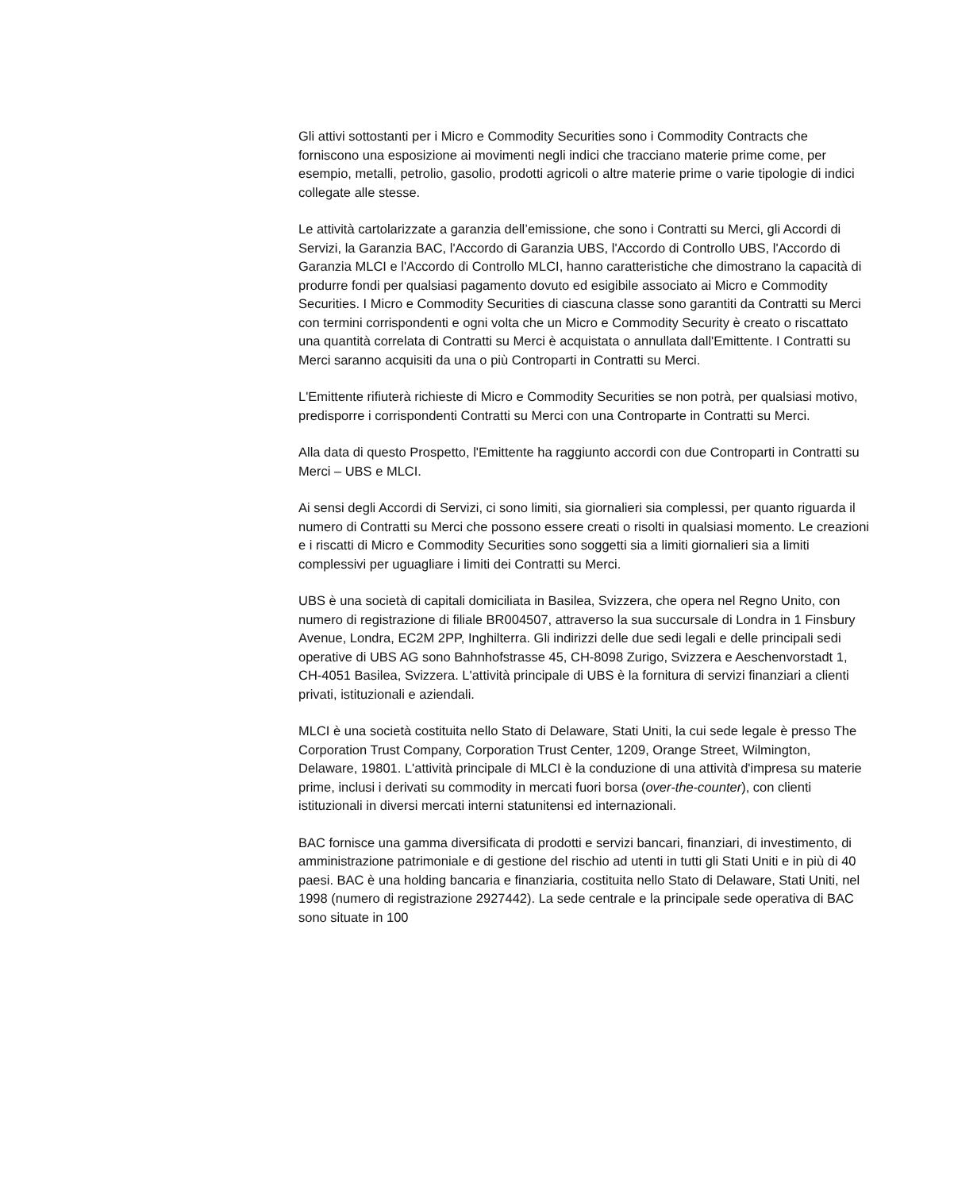Gli attivi sottostanti per i Micro e Commodity Securities sono i Commodity Contracts che forniscono una esposizione ai movimenti negli indici che tracciano materie prime come, per esempio, metalli, petrolio, gasolio, prodotti agricoli o altre materie prime o varie tipologie di indici collegate alle stesse.
Le attività cartolarizzate a garanzia dell’emissione, che sono i Contratti su Merci, gli Accordi di Servizi, la Garanzia BAC, l'Accordo di Garanzia UBS, l'Accordo di Controllo UBS, l'Accordo di Garanzia MLCI e l'Accordo di Controllo MLCI, hanno caratteristiche che dimostrano la capacità di produrre fondi per qualsiasi pagamento dovuto ed esigibile associato ai Micro e Commodity Securities. I Micro e Commodity Securities di ciascuna classe sono garantiti da Contratti su Merci con termini corrispondenti e ogni volta che un Micro e Commodity Security è creato o riscattato una quantità correlata di Contratti su Merci è acquistata o annullata dall'Emittente. I Contratti su Merci saranno acquisiti da una o più Controparti in Contratti su Merci.
L'Emittente rifiuterà richieste di Micro e Commodity Securities se non potrà, per qualsiasi motivo, predisporre i corrispondenti Contratti su Merci con una Controparte in Contratti su Merci.
Alla data di questo Prospetto, l'Emittente ha raggiunto accordi con due Controparti in Contratti su Merci – UBS e MLCI.
Ai sensi degli Accordi di Servizi, ci sono limiti, sia giornalieri sia complessi, per quanto riguarda il numero di Contratti su Merci che possono essere creati o risolti in qualsiasi momento. Le creazioni e i riscatti di Micro e Commodity Securities sono soggetti sia a limiti giornalieri sia a limiti complessivi per uguagliare i limiti dei Contratti su Merci.
UBS è una società di capitali domiciliata in Basilea, Svizzera, che opera nel Regno Unito, con numero di registrazione di filiale BR004507, attraverso la sua succursale di Londra in 1 Finsbury Avenue, Londra, EC2M 2PP, Inghilterra. Gli indirizzi delle due sedi legali e delle principali sedi operative di UBS AG sono Bahnhofstrasse 45, CH-8098 Zurigo, Svizzera e Aeschenvorstadt 1, CH-4051 Basilea, Svizzera. L'attività principale di UBS è la fornitura di servizi finanziari a clienti privati, istituzionali e aziendali.
MLCI è una società costituita nello Stato di Delaware, Stati Uniti, la cui sede legale è presso The Corporation Trust Company, Corporation Trust Center, 1209, Orange Street, Wilmington, Delaware, 19801. L'attività principale di MLCI è la conduzione di una attività d'impresa su materie prime, inclusi i derivati su commodity in mercati fuori borsa (over-the-counter), con clienti istituzionali in diversi mercati interni statunitensi ed internazionali.
BAC fornisce una gamma diversificata di prodotti e servizi bancari, finanziari, di investimento, di amministrazione patrimoniale e di gestione del rischio ad utenti in tutti gli Stati Uniti e in più di 40 paesi. BAC è una holding bancaria e finanziaria, costituita nello Stato di Delaware, Stati Uniti, nel 1998 (numero di registrazione 2927442). La sede centrale e la principale sede operativa di BAC sono situate in 100